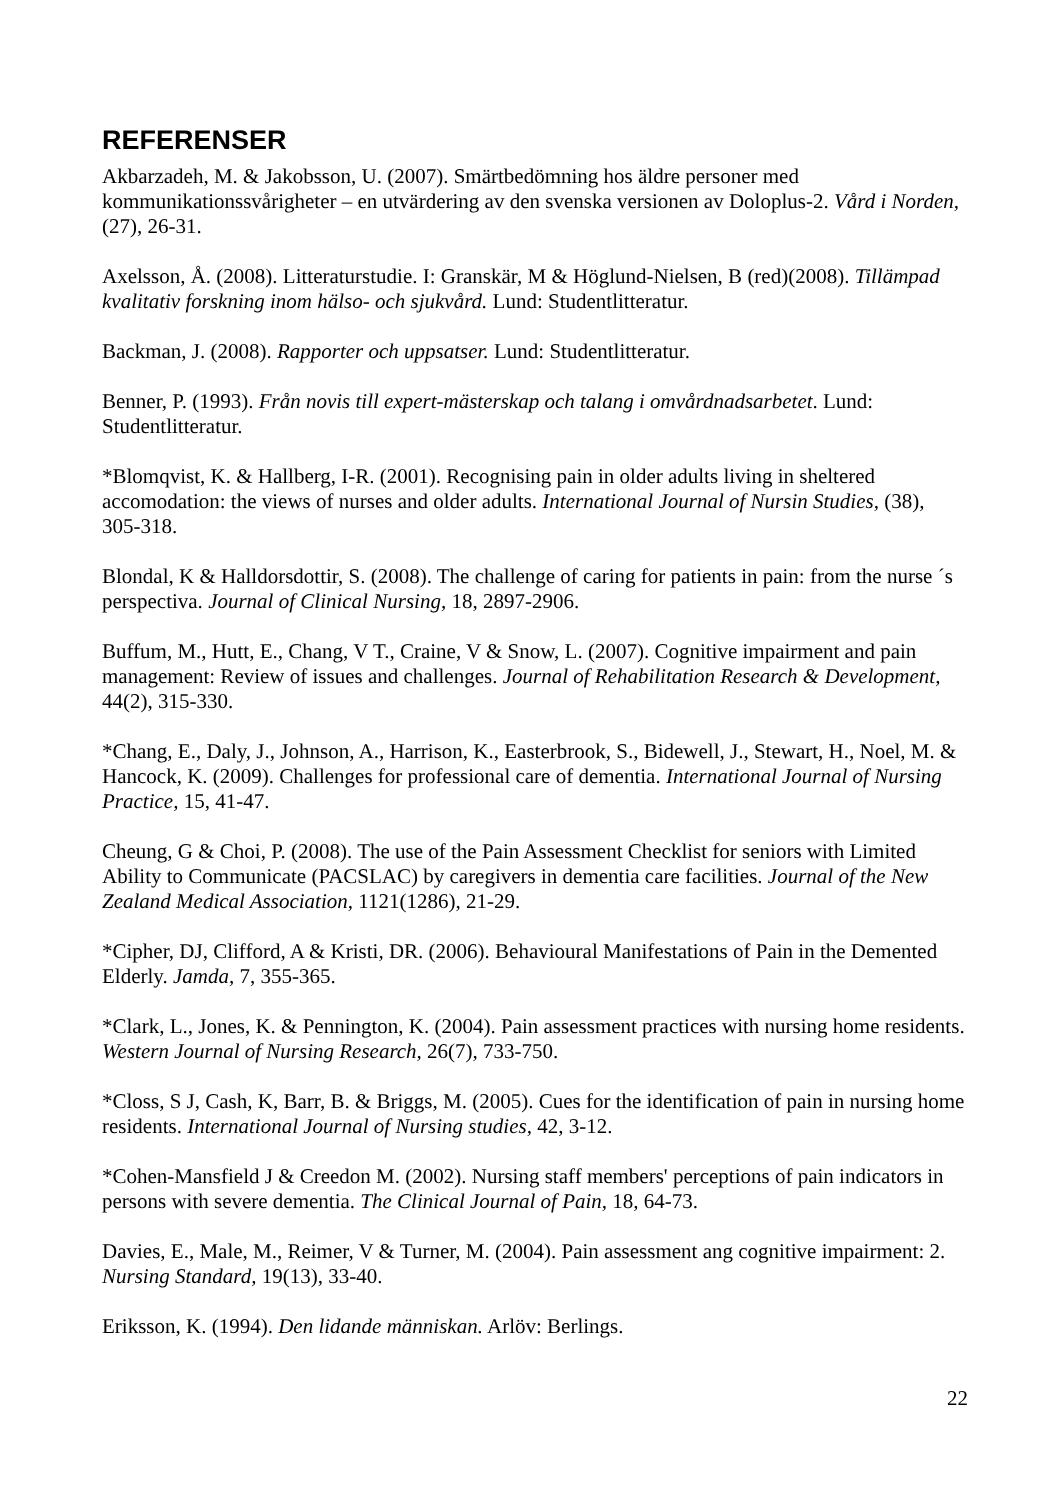REFERENSER
Akbarzadeh, M. & Jakobsson, U. (2007). Smärtbedömning hos äldre personer med kommunikationssvårigheter – en utvärdering av den svenska versionen av Doloplus-2. Vård i Norden, (27), 26-31.
Axelsson, Å. (2008). Litteraturstudie. I: Granskär, M & Höglund-Nielsen, B (red)(2008). Tillämpad kvalitativ forskning inom hälso- och sjukvård. Lund: Studentlitteratur.
Backman, J. (2008). Rapporter och uppsatser. Lund: Studentlitteratur.
Benner, P. (1993). Från novis till expert-mästerskap och talang i omvårdnadsarbetet. Lund: Studentlitteratur.
*Blomqvist, K. & Hallberg, I-R. (2001). Recognising pain in older adults living in sheltered accomodation: the views of nurses and older adults. International Journal of Nursin Studies, (38), 305-318.
Blondal, K & Halldorsdottir, S. (2008). The challenge of caring for patients in pain: from the nurse ´s perspectiva. Journal of Clinical Nursing, 18, 2897-2906.
Buffum, M., Hutt, E., Chang, V T., Craine, V & Snow, L. (2007). Cognitive impairment and pain management: Review of issues and challenges. Journal of Rehabilitation Research & Development, 44(2), 315-330.
*Chang, E., Daly, J., Johnson, A., Harrison, K., Easterbrook, S., Bidewell, J., Stewart, H., Noel, M. & Hancock, K. (2009). Challenges for professional care of dementia. International Journal of Nursing Practice, 15, 41-47.
Cheung, G & Choi, P. (2008). The use of the Pain Assessment Checklist for seniors with Limited Ability to Communicate (PACSLAC) by caregivers in dementia care facilities. Journal of the New Zealand Medical Association, 1121(1286), 21-29.
*Cipher, DJ, Clifford, A & Kristi, DR. (2006). Behavioural Manifestations of Pain in the Demented Elderly. Jamda, 7, 355-365.
*Clark, L., Jones, K. & Pennington, K. (2004). Pain assessment practices with nursing home residents. Western Journal of Nursing Research, 26(7), 733-750.
*Closs, S J, Cash, K, Barr, B. & Briggs, M. (2005). Cues for the identification of pain in nursing home residents. International Journal of Nursing studies, 42, 3-12.
*Cohen-Mansfield J & Creedon M. (2002). Nursing staff members' perceptions of pain indicators in persons with severe dementia. The Clinical Journal of Pain, 18, 64-73.
Davies, E., Male, M., Reimer, V & Turner, M. (2004). Pain assessment ang cognitive impairment: 2. Nursing Standard, 19(13), 33-40.
Eriksson, K. (1994). Den lidande människan. Arlöv: Berlings.
22